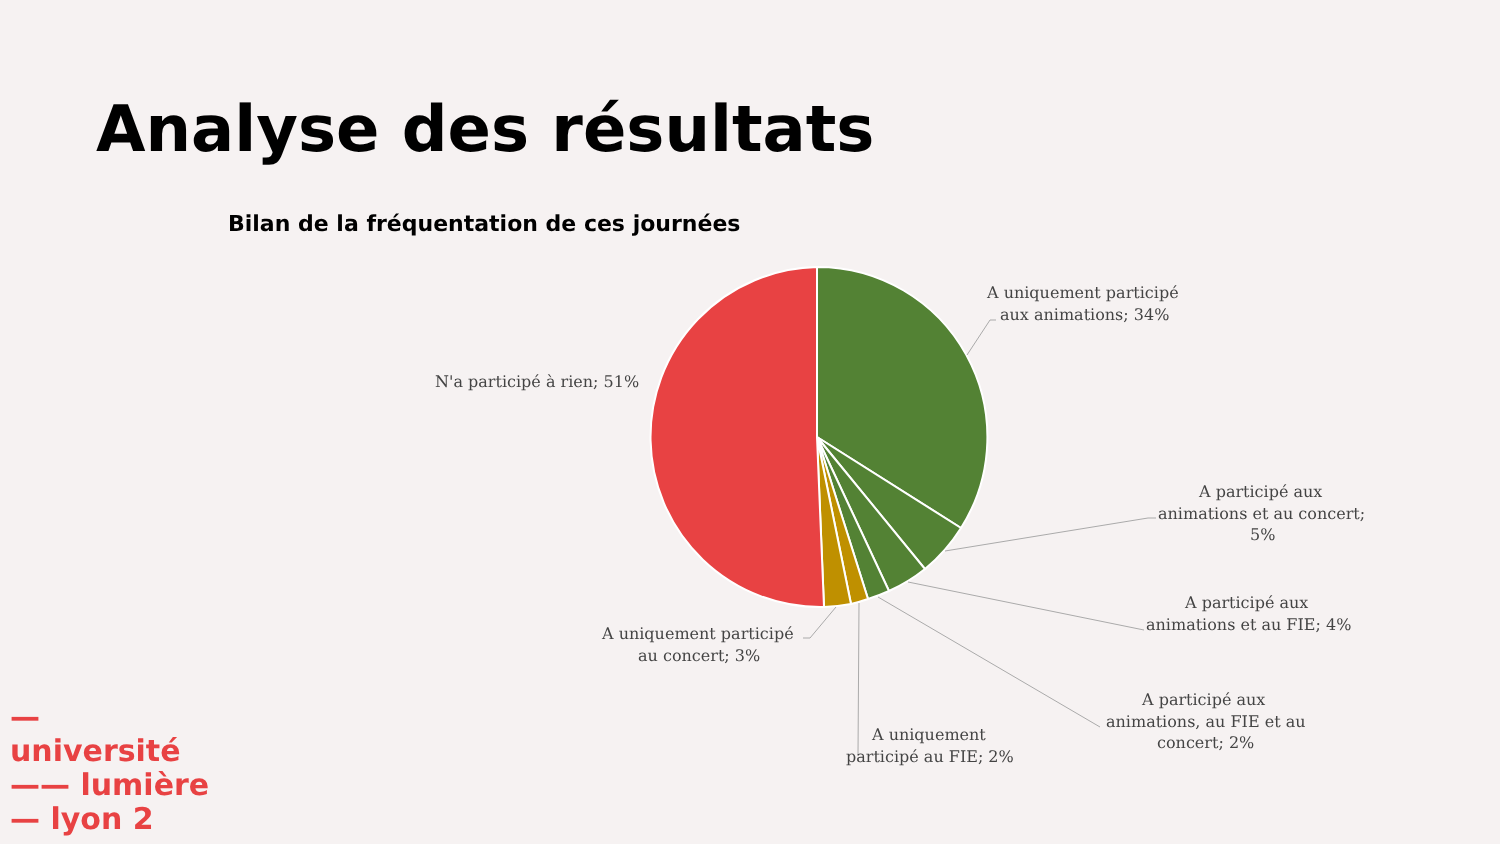Analyse des résultats
Bilan de la fréquentation de ces journées
A uniquement participé
aux animations; 34%
N'a participé à rien; 51%
A participé aux
animations et au concert;
5%
A participé aux
animations et au FIE; 4%
A participé aux
animations, au FIE et au
concert; 2%
A uniquement
participé au FIE; 2%
A uniquement participé
au concert; 3%
— université
—— lumière
— lyon 2